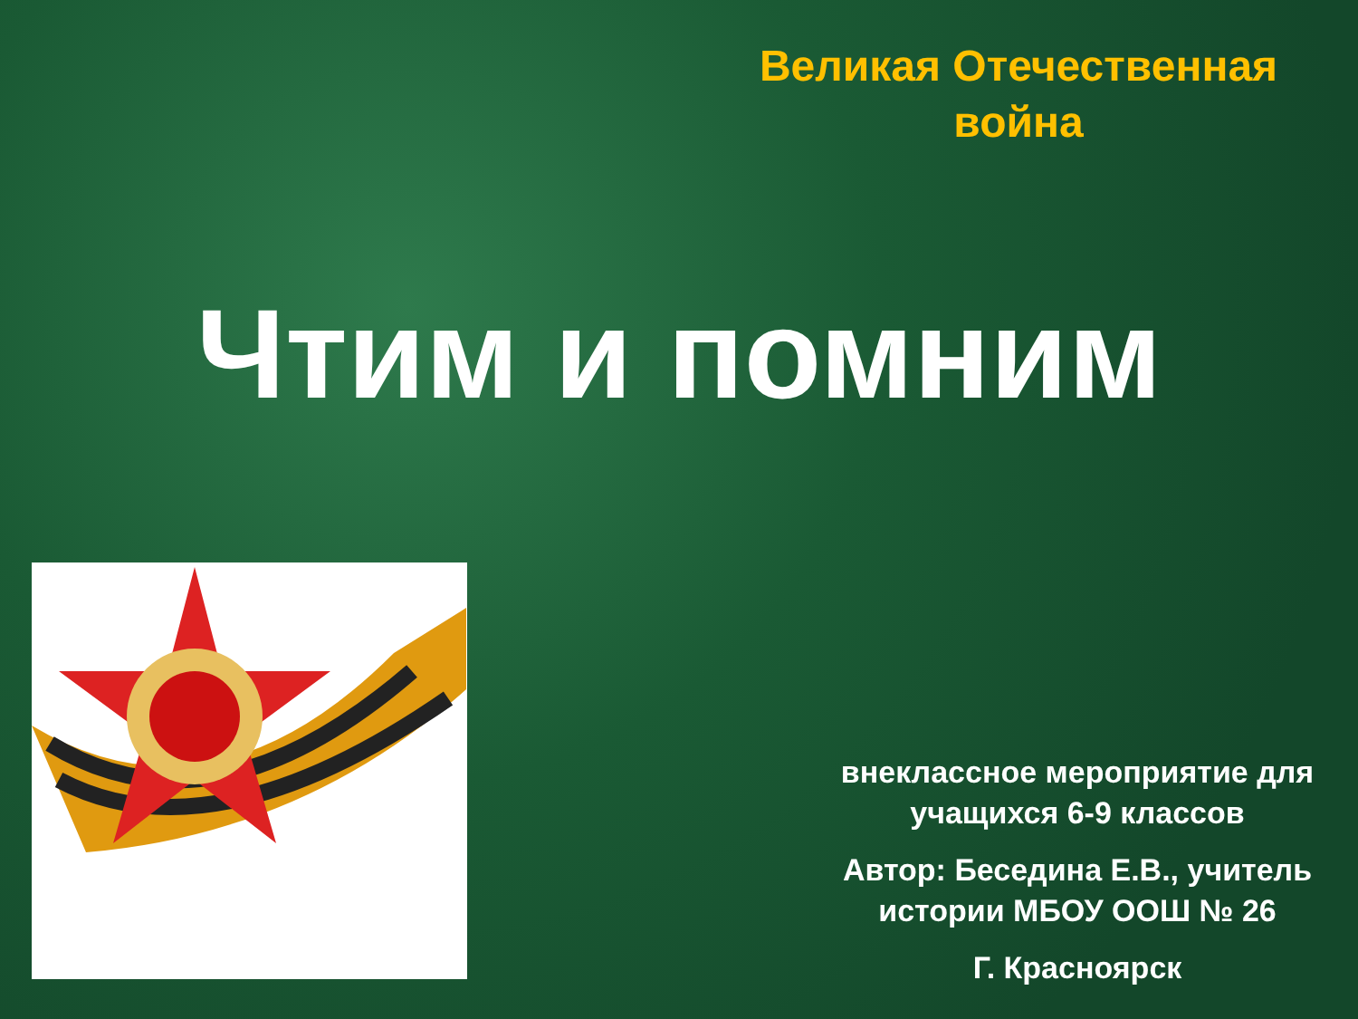Великая Отечественная война
Чтим и помним
внеклассное мероприятие для учащихся 6-9 классов
Автор: Беседина Е.В., учитель истории МБОУ ООШ № 26
Г. Красноярск